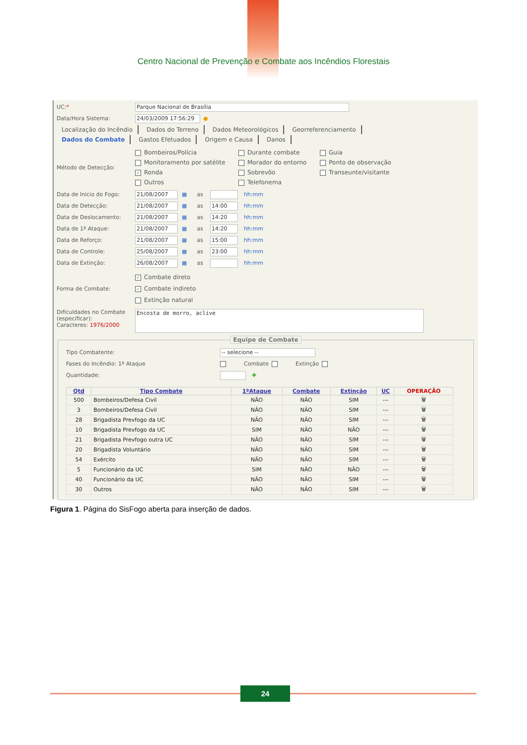Centro Nacional de Prevenção e Combate aos Incêndios Florestais
UC:*
Parque Nacional de Brasília
Data/Hora Sistema:
24/03/2009 17:56:29
●
Localização do Incêndio Dados do Terreno Dados Meteorológicos Georreferenciamento
Dados do Combate Gastos Efetuados Origem e Causa Danos
Método de Detecção:
Bombeiros/Polícia
Durante combate
Guia
Monitoramento por satélite
Morador do entorno
Ponto de observação
✓ Ronda
Sobrevôo
Transeunte/visitante
Outros
Telefonema
Data de Início do Fogo:
21/08/2007
▦ as
hh:mm
Data de Detecção:
21/08/2007
▦ as
14:00
hh:mm
Data de Deslocamento:
21/08/2007
▦ as
14:20
hh:mm
Data de 1º Ataque:
21/08/2007
▦ as
14:20
hh:mm
Data de Reforço:
21/08/2007
▦ as
15:00
hh:mm
Data de Controle:
25/08/2007
▦ as
23:00
hh:mm
Data de Extinção:
26/08/2007
▦ as
hh:mm
Forma de Combate:
✓ Combate direto
✓ Combate indireto
Extinção natural
Dificuldades no Combate (especificar):
Caracteres: 1976/2000
Encosta de morro, aclive
Equipe de Combate
Tipo Combatente:
-- selecione --
Fases do Incêndio: 1º Ataque Combate Extinção
Quantidade: ✚
| Qtd | Tipo Combate | 1ºAtaque | Combate | Extinção | UC | OPERAÇÃO |
| --- | --- | --- | --- | --- | --- | --- |
| 500 | Bombeiros/Defesa Civil | NÃO | NÃO | SIM | --- | 🗑 |
| 3 | Bombeiros/Defesa Civil | NÃO | NÃO | SIM | --- | 🗑 |
| 28 | Brigadista Prevfogo da UC | NÃO | NÃO | SIM | --- | 🗑 |
| 10 | Brigadista Prevfogo da UC | SIM | NÃO | NÃO | --- | 🗑 |
| 21 | Brigadista Prevfogo outra UC | NÃO | NÃO | SIM | --- | 🗑 |
| 20 | Brigadista Voluntário | NÃO | NÃO | SIM | --- | 🗑 |
| 54 | Exército | NÃO | NÃO | SIM | --- | 🗑 |
| 5 | Funcionário da UC | SIM | NÃO | NÃO | --- | 🗑 |
| 40 | Funcionário da UC | NÃO | NÃO | SIM | --- | 🗑 |
| 30 | Outros | NÃO | NÃO | SIM | --- | 🗑 |
Figura 1. Página do SisFogo aberta para inserção de dados.
24